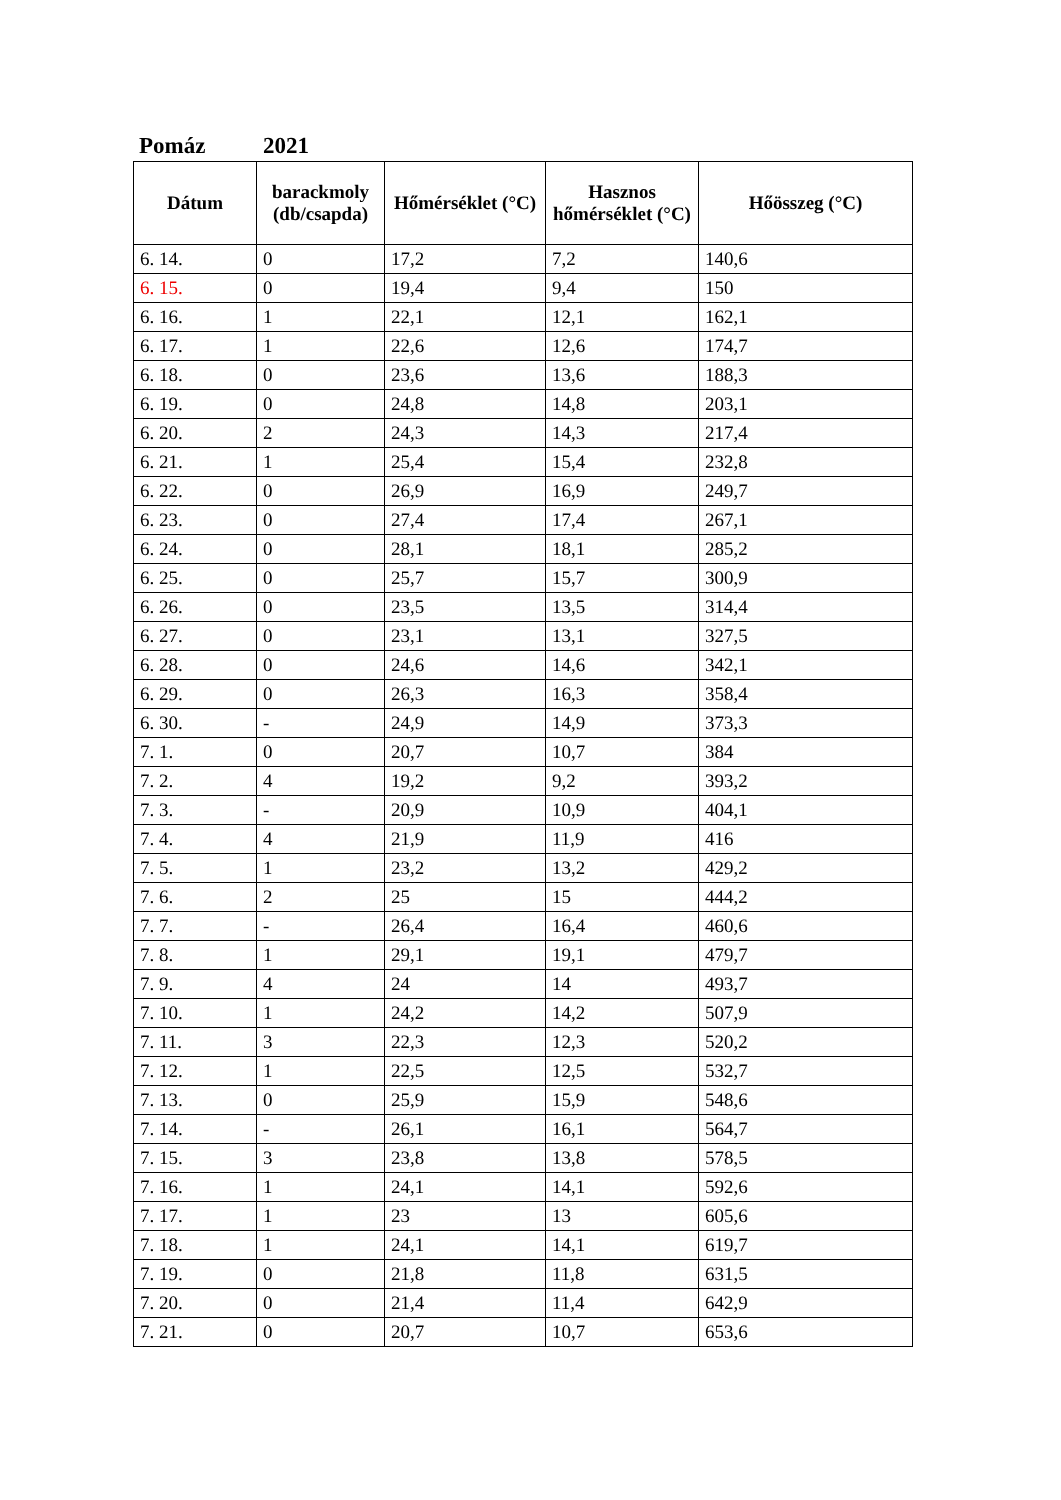Pomáz 2021
| Dátum | barackmoly (db/csapda) | Hőmérséklet (°C) | Hasznos hőmérséklet (°C) | Hőösszeg (°C) |
| --- | --- | --- | --- | --- |
| 6. 14. | 0 | 17,2 | 7,2 | 140,6 |
| 6. 15. | 0 | 19,4 | 9,4 | 150 |
| 6. 16. | 1 | 22,1 | 12,1 | 162,1 |
| 6. 17. | 1 | 22,6 | 12,6 | 174,7 |
| 6. 18. | 0 | 23,6 | 13,6 | 188,3 |
| 6. 19. | 0 | 24,8 | 14,8 | 203,1 |
| 6. 20. | 2 | 24,3 | 14,3 | 217,4 |
| 6. 21. | 1 | 25,4 | 15,4 | 232,8 |
| 6. 22. | 0 | 26,9 | 16,9 | 249,7 |
| 6. 23. | 0 | 27,4 | 17,4 | 267,1 |
| 6. 24. | 0 | 28,1 | 18,1 | 285,2 |
| 6. 25. | 0 | 25,7 | 15,7 | 300,9 |
| 6. 26. | 0 | 23,5 | 13,5 | 314,4 |
| 6. 27. | 0 | 23,1 | 13,1 | 327,5 |
| 6. 28. | 0 | 24,6 | 14,6 | 342,1 |
| 6. 29. | 0 | 26,3 | 16,3 | 358,4 |
| 6. 30. | - | 24,9 | 14,9 | 373,3 |
| 7. 1. | 0 | 20,7 | 10,7 | 384 |
| 7. 2. | 4 | 19,2 | 9,2 | 393,2 |
| 7. 3. | - | 20,9 | 10,9 | 404,1 |
| 7. 4. | 4 | 21,9 | 11,9 | 416 |
| 7. 5. | 1 | 23,2 | 13,2 | 429,2 |
| 7. 6. | 2 | 25 | 15 | 444,2 |
| 7. 7. | - | 26,4 | 16,4 | 460,6 |
| 7. 8. | 1 | 29,1 | 19,1 | 479,7 |
| 7. 9. | 4 | 24 | 14 | 493,7 |
| 7. 10. | 1 | 24,2 | 14,2 | 507,9 |
| 7. 11. | 3 | 22,3 | 12,3 | 520,2 |
| 7. 12. | 1 | 22,5 | 12,5 | 532,7 |
| 7. 13. | 0 | 25,9 | 15,9 | 548,6 |
| 7. 14. | - | 26,1 | 16,1 | 564,7 |
| 7. 15. | 3 | 23,8 | 13,8 | 578,5 |
| 7. 16. | 1 | 24,1 | 14,1 | 592,6 |
| 7. 17. | 1 | 23 | 13 | 605,6 |
| 7. 18. | 1 | 24,1 | 14,1 | 619,7 |
| 7. 19. | 0 | 21,8 | 11,8 | 631,5 |
| 7. 20. | 0 | 21,4 | 11,4 | 642,9 |
| 7. 21. | 0 | 20,7 | 10,7 | 653,6 |